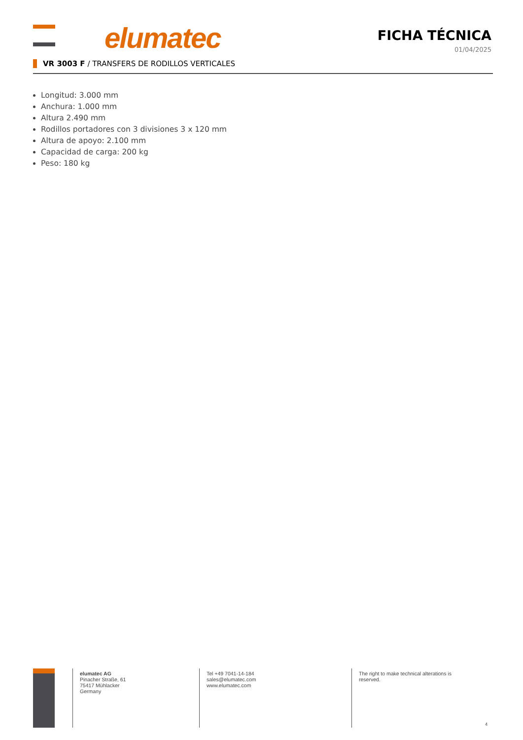elumatec
FICHA TÉCNICA
01/04/2025
VR 3003 F / TRANSFERS DE RODILLOS VERTICALES
Longitud: 3.000 mm
Anchura: 1.000 mm
Altura 2.490 mm
Rodillos portadores con 3 divisiones 3 x 120 mm
Altura de apoyo: 2.100 mm
Capacidad de carga: 200 kg
Peso: 180 kg
elumatec AG
Pinacher Straße, 61
75417 Mühlacker
Germany
Tel +49 7041-14-184
sales@elumatec.com
www.elumatec.com
The right to make technical alterations is reserved.
4